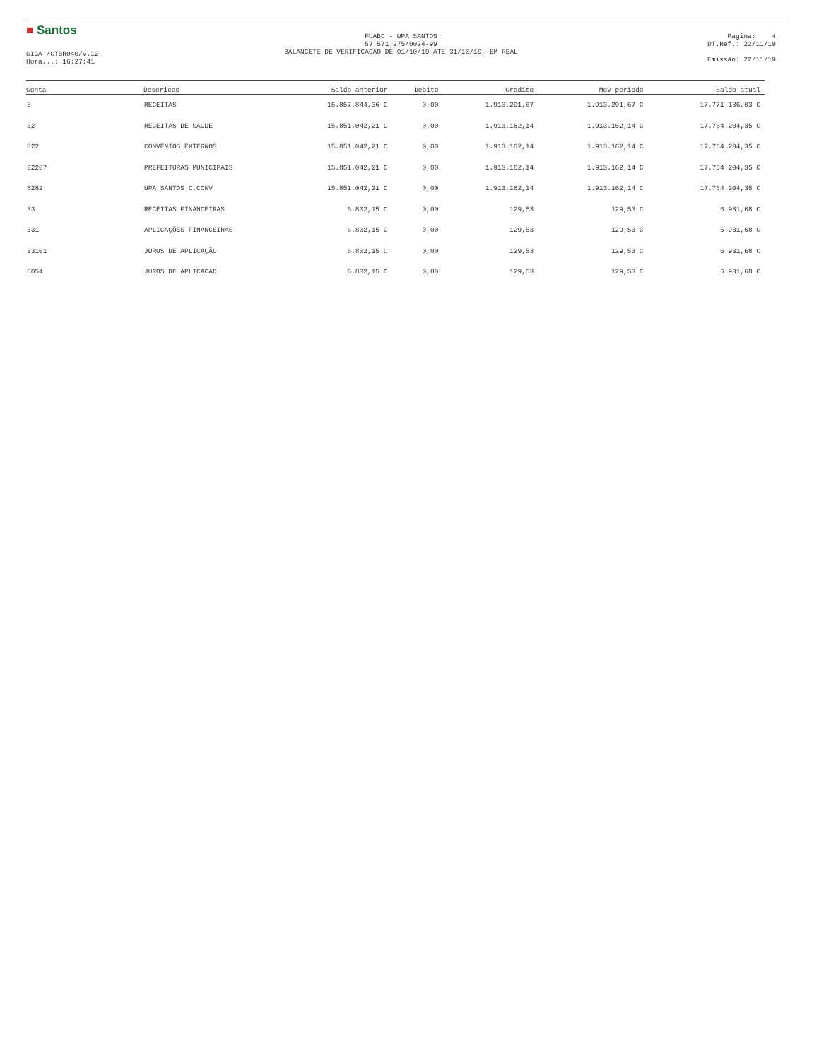■ Santos
SIGA /CTBR040/v.12
Hora...: 16:27:41
FUABC - UPA SANTOS
57.571.275/0024-99
BALANCETE DE VERIFICACAO DE 01/10/19 ATE 31/10/19, EM REAL
Pagina: 4
DT.Ref.: 22/11/19
Emissão: 22/11/19
| Conta | Descricao | Saldo anterior | Debito | Credito | Mov periodo | Saldo atual |
| --- | --- | --- | --- | --- | --- | --- |
| 3 | RECEITAS | 15.857.844,36 C | 0,00 | 1.913.291,67 | 1.913.291,67 C | 17.771.136,03 C |
| 32 | RECEITAS DE SAUDE | 15.851.042,21 C | 0,00 | 1.913.162,14 | 1.913.162,14 C | 17.764.204,35 C |
| 322 | CONVENIOS EXTERNOS | 15.851.042,21 C | 0,00 | 1.913.162,14 | 1.913.162,14 C | 17.764.204,35 C |
| 32207 | PREFEITURAS MUNICIPAIS | 15.851.042,21 C | 0,00 | 1.913.162,14 | 1.913.162,14 C | 17.764.204,35 C |
| 6282 | UPA SANTOS C.CONV | 15.851.042,21 C | 0,00 | 1.913.162,14 | 1.913.162,14 C | 17.764.204,35 C |
| 33 | RECEITAS FINANCEIRAS | 6.802,15 C | 0,00 | 129,53 | 129,53 C | 6.931,68 C |
| 331 | APLICAÇÕES FINANCEIRAS | 6.802,15 C | 0,00 | 129,53 | 129,53 C | 6.931,68 C |
| 33101 | JUROS DE APLICAÇÃO | 6.802,15 C | 0,00 | 129,53 | 129,53 C | 6.931,68 C |
| 6054 | JUROS DE APLICACAO | 6.802,15 C | 0,00 | 129,53 | 129,53 C | 6.931,68 C |